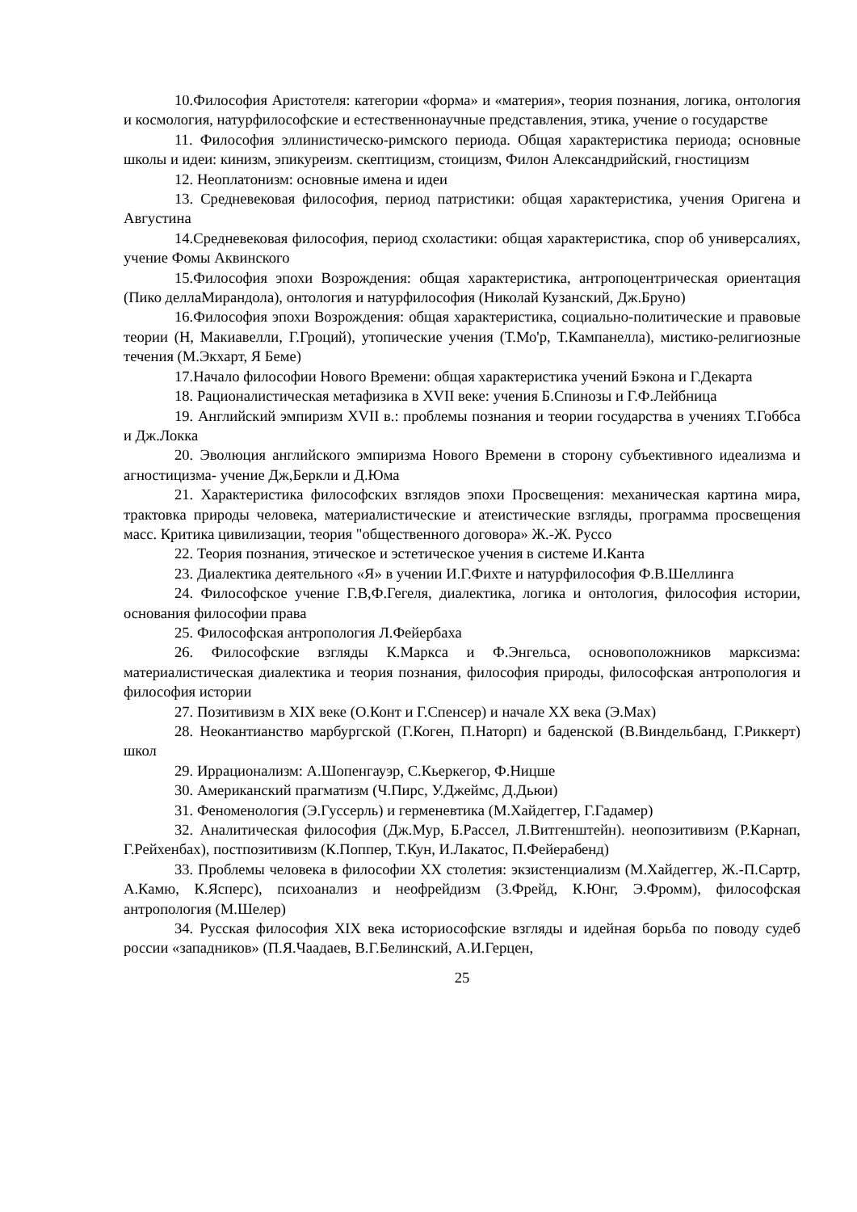10.Философия Аристотеля: категории «форма» и «материя», теория познания, логика, онтология и космология, натурфилософские и естественнонаучные представления, этика, учение о государстве
11. Философия эллинистическо-римского периода. Общая характеристика периода; основные школы и идеи: кинизм, эпикуреизм. скептицизм, стоицизм, Филон Александрийский, гностицизм
12. Неоплатонизм: основные имена и идеи
13. Средневековая философия, период патристики: общая характеристика, учения Оригена и Августина
14.Средневековая философия, период схоластики: общая характеристика, спор об универсалиях, учение Фомы Аквинского
15.Философия эпохи Возрождения: общая характеристика, антропоцентрическая ориентация (Пико деллаМирандола), онтология и натурфилософия (Николай Кузанский, Дж.Бруно)
16.Философия эпохи Возрождения: общая характеристика, социально-политические и правовые теории (Н, Макиавелли, Г.Гроций), утопические учения (Т.Мо'р, Т.Кампанелла), мистико-религиозные течения (М.Экхарт, Я Беме)
17.Начало философии Нового Времени: общая характеристика учений Бэкона и Г.Декарта
18. Рационалистическая метафизика в XVII веке: учения Б.Спинозы и Г.Ф.Лейбница
19. Английский эмпиризм XVII в.: проблемы познания и теории государства в учениях Т.Гоббса и Дж.Локка
20. Эволюция английского эмпиризма Нового Времени в сторону субъективного идеализма и агностицизма- учение Дж,Беркли и Д.Юма
21. Характеристика философских взглядов эпохи Просвещения: механическая картина мира, трактовка природы человека, материалистические и атеистические взгляды, программа просвещения масс. Критика цивилизации, теория "общественного договора» Ж.-Ж. Руссо
22. Теория познания, этическое и эстетическое учения в системе И.Канта
23. Диалектика деятельного «Я» в учении И.Г.Фихте и натурфилософия Ф.В.Шеллинга
24. Философское учение Г.В,Ф.Гегеля, диалектика, логика и онтология, философия истории, основания философии права
25. Философская антропология Л.Фейербаха
26. Философские взгляды К.Маркса и Ф.Энгельса, основоположников марксизма: материалистическая диалектика и теория познания, философия природы, философская антропология и философия истории
27. Позитивизм в XIX веке (О.Конт и Г.Спенсер) и начале XX века (Э.Мах)
28. Неокантианство марбургской (Г.Коген, П.Наторп) и баденской (В.Виндельбанд, Г.Риккерт) школ
29. Иррационализм: А.Шопенгауэр, С.Кьеркегор, Ф.Ницше
30. Американский прагматизм (Ч.Пирс, У.Джеймс, Д.Дьюи)
31. Феноменология (Э.Гуссерль) и герменевтика (М.Хайдеггер, Г.Гадамер)
32. Аналитическая философия (Дж.Мур, Б.Рассел, Л.Витгенштейн). неопозитивизм (Р.Карнап, Г.Рейхенбах), постпозитивизм (К.Поппер, Т.Кун, И.Лакатос, П.Фейерабенд)
33. Проблемы человека в философии XX столетия: экзистенциализм (М.Хайдеггер, Ж.-П.Сартр, А.Камю, К.Ясперс), психоанализ и неофрейдизм (3.Фрейд, К.Юнг, Э.Фромм), философская антропология (М.Шелер)
34. Русская философия XIX века историософские взгляды и идейная борьба по поводу судеб россии «западников» (П.Я.Чаадаев, В.Г.Белинский, А.И.Герцен,
25